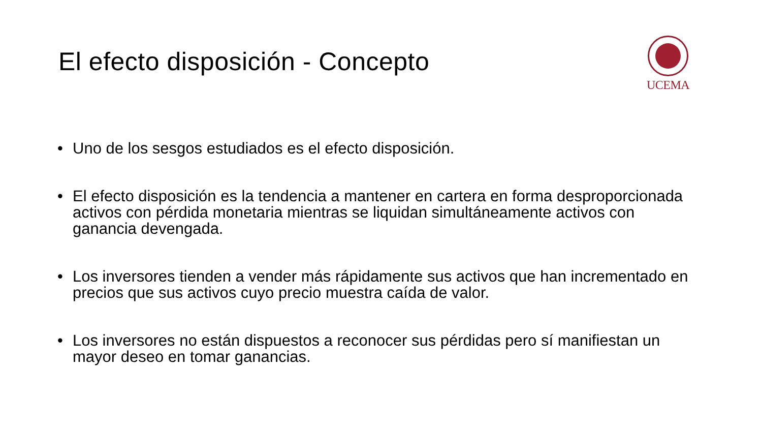El efecto disposición - Concepto
UCEMA
• Uno de los sesgos estudiados es el efecto disposición.
• El efecto disposición es la tendencia a mantener en cartera en forma desproporcionada activos con pérdida monetaria mientras se liquidan simultáneamente activos con ganancia devengada.
• Los inversores tienden a vender más rápidamente sus activos que han incrementado en precios que sus activos cuyo precio muestra caída de valor.
• Los inversores no están dispuestos a reconocer sus pérdidas pero sí manifiestan un mayor deseo en tomar ganancias.